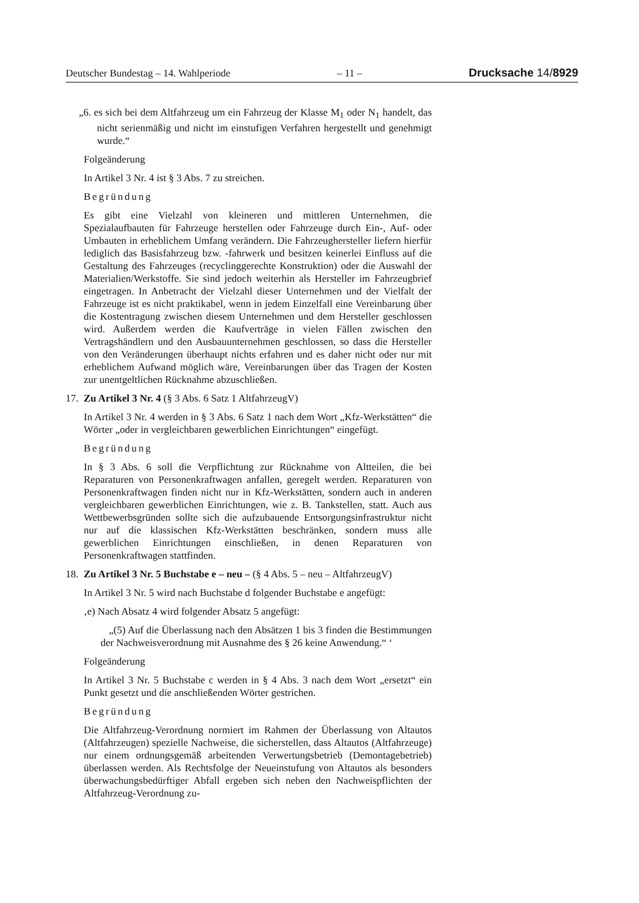Deutscher Bundestag – 14. Wahlperiode – 11 – Drucksache 14/8929
„6. es sich bei dem Altfahrzeug um ein Fahrzeug der Klasse M<sub>1</sub> oder N<sub>1</sub> handelt, das nicht serienmäßig und nicht im einstufigen Verfahren hergestellt und genehmigt wurde.“
Folgeänderung
In Artikel 3 Nr. 4 ist § 3 Abs. 7 zu streichen.
Begründung
Es gibt eine Vielzahl von kleineren und mittleren Unternehmen, die Spezialaufbauten für Fahrzeuge herstellen oder Fahrzeuge durch Ein-, Auf- oder Umbauten in erheblichem Umfang verändern. Die Fahrzeughersteller liefern hierfür lediglich das Basisfahrzeug bzw. -fahrwerk und besitzen keinerlei Einfluss auf die Gestaltung des Fahrzeuges (recyclinggerechte Konstruktion) oder die Auswahl der Materialien/Werkstoffe. Sie sind jedoch weiterhin als Hersteller im Fahrzeugbrief eingetragen. In Anbetracht der Vielzahl dieser Unternehmen und der Vielfalt der Fahrzeuge ist es nicht praktikabel, wenn in jedem Einzelfall eine Vereinbarung über die Kostentragung zwischen diesem Unternehmen und dem Hersteller geschlossen wird. Außerdem werden die Kaufverträge in vielen Fällen zwischen den Vertragshändlern und den Ausbauunternehmen geschlossen, so dass die Hersteller von den Veränderungen überhaupt nichts erfahren und es daher nicht oder nur mit erheblichem Aufwand möglich wäre, Vereinbarungen über das Tragen der Kosten zur unentgeltlichen Rücknahme abzuschließen.
17. Zu Artikel 3 Nr. 4 (§ 3 Abs. 6 Satz 1 AltfahrzeugV)
In Artikel 3 Nr. 4 werden in § 3 Abs. 6 Satz 1 nach dem Wort „Kfz-Werkstätten“ die Wörter „oder in vergleichbaren gewerblichen Einrichtungen“ eingefügt.
Begründung
In § 3 Abs. 6 soll die Verpflichtung zur Rücknahme von Altteilen, die bei Reparaturen von Personenkraftwagen anfallen, geregelt werden. Reparaturen von Personenkraftwagen finden nicht nur in Kfz-Werkstätten, sondern auch in anderen vergleichbaren gewerblichen Einrichtungen, wie z. B. Tankstellen, statt. Auch aus Wettbewerbsgründen sollte sich die aufzubauende Entsorgungsinfrastruktur nicht nur auf die klassischen Kfz-Werkstätten beschränken, sondern muss alle gewerblichen Einrichtungen einschließen, in denen Reparaturen von Personenkraftwagen stattfinden.
18. Zu Artikel 3 Nr. 5 Buchstabe e – neu – (§ 4 Abs. 5 – neu – AltfahrzeugV)
In Artikel 3 Nr. 5 wird nach Buchstabe d folgender Buchstabe e angefügt:
‚e) Nach Absatz 4 wird folgender Absatz 5 angefügt:
„(5) Auf die Überlassung nach den Absätzen 1 bis 3 finden die Bestimmungen der Nachweisverordnung mit Ausnahme des § 26 keine Anwendung.“ ‘
Folgeänderung
In Artikel 3 Nr. 5 Buchstabe c werden in § 4 Abs. 3 nach dem Wort „ersetzt“ ein Punkt gesetzt und die anschließenden Wörter gestrichen.
Begründung
Die Altfahrzeug-Verordnung normiert im Rahmen der Überlassung von Altautos (Altfahrzeugen) spezielle Nachweise, die sicherstellen, dass Altautos (Altfahrzeuge) nur einem ordnungsgemäß arbeitenden Verwertungsbetrieb (Demontagebetrieb) überlassen werden. Als Rechtsfolge der Neueinstufung von Altautos als besonders überwachungsbedürftiger Abfall ergeben sich neben den Nachweispflichten der Altfahrzeug-Verordnung zu-